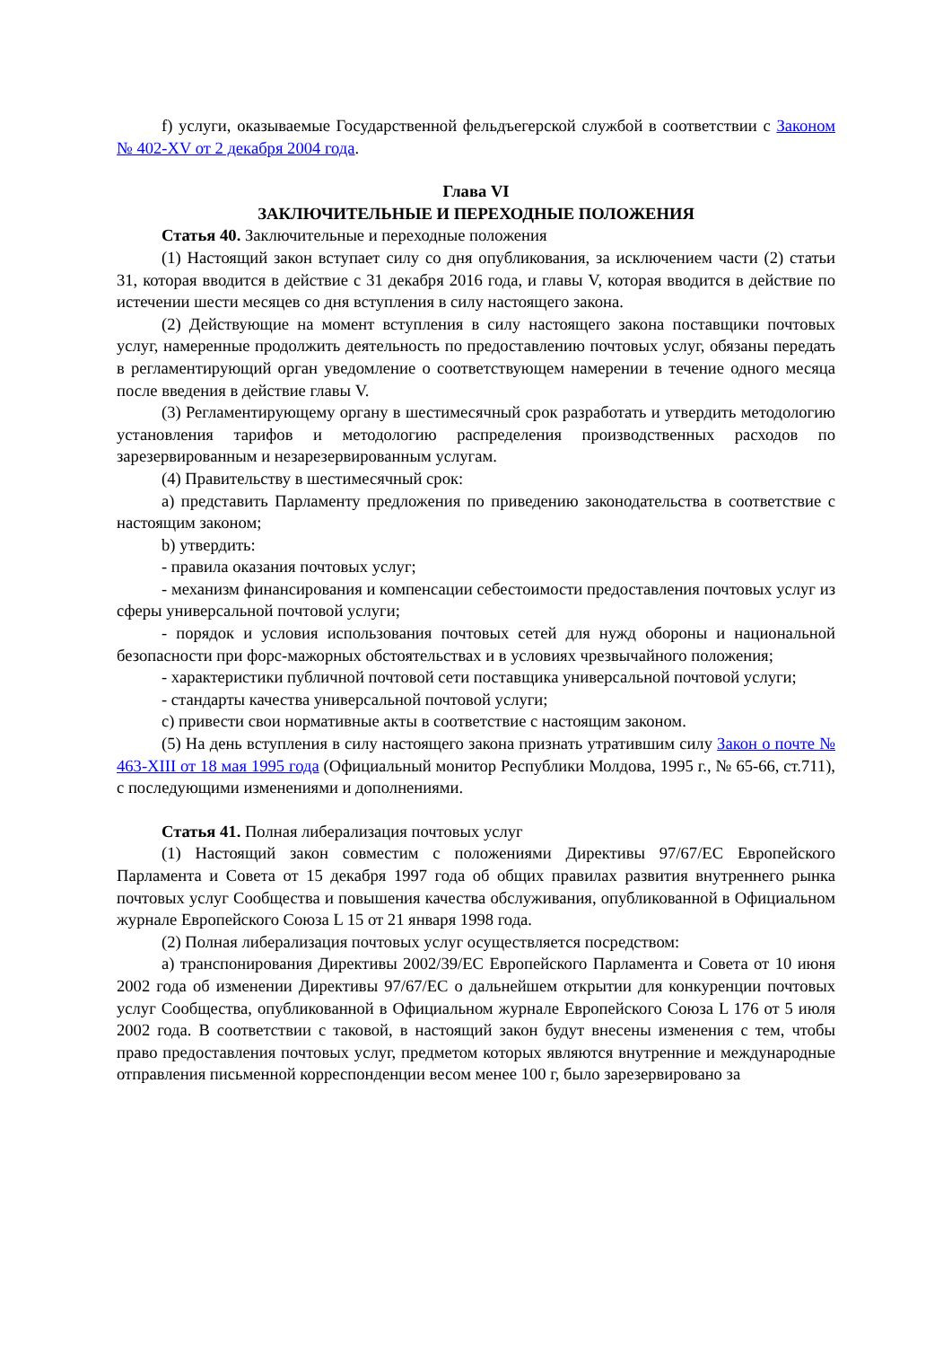f) услуги, оказываемые Государственной фельдъегерской службой в соответствии с Законом № 402-XV от 2 декабря 2004 года.
Глава VI
ЗАКЛЮЧИТЕЛЬНЫЕ И ПЕРЕХОДНЫЕ ПОЛОЖЕНИЯ
Статья 40. Заключительные и переходные положения
(1) Настоящий закон вступает силу со дня опубликования, за исключением части (2) статьи 31, которая вводится в действие с 31 декабря 2016 года, и главы V, которая вводится в действие по истечении шести месяцев со дня вступления в силу настоящего закона.
(2) Действующие на момент вступления в силу настоящего закона поставщики почтовых услуг, намеренные продолжить деятельность по предоставлению почтовых услуг, обязаны передать в регламентирующий орган уведомление о соответствующем намерении в течение одного месяца после введения в действие главы V.
(3) Регламентирующему органу в шестимесячный срок разработать и утвердить методологию установления тарифов и методологию распределения производственных расходов по зарезервированным и незарезервированным услугам.
(4) Правительству в шестимесячный срок:
a) представить Парламенту предложения по приведению законодательства в соответствие с настоящим законом;
b) утвердить:
- правила оказания почтовых услуг;
- механизм финансирования и компенсации себестоимости предоставления почтовых услуг из сферы универсальной почтовой услуги;
- порядок и условия использования почтовых сетей для нужд обороны и национальной безопасности при форс-мажорных обстоятельствах и в условиях чрезвычайного положения;
- характеристики публичной почтовой сети поставщика универсальной почтовой услуги;
- стандарты качества универсальной почтовой услуги;
c) привести свои нормативные акты в соответствие с настоящим законом.
(5) На день вступления в силу настоящего закона признать утратившим силу Закон о почте № 463-XIII от 18 мая 1995 года (Официальный монитор Республики Молдова, 1995 г., № 65-66, ст.711), с последующими изменениями и дополнениями.
Статья 41. Полная либерализация почтовых услуг
(1) Настоящий закон совместим с положениями Директивы 97/67/ЕС Европейского Парламента и Совета от 15 декабря 1997 года об общих правилах развития внутреннего рынка почтовых услуг Сообщества и повышения качества обслуживания, опубликованной в Официальном журнале Европейского Союза L 15 от 21 января 1998 года.
(2) Полная либерализация почтовых услуг осуществляется посредством:
a) транспонирования Директивы 2002/39/ЕС Европейского Парламента и Совета от 10 июня 2002 года об изменении Директивы 97/67/ЕС о дальнейшем открытии для конкуренции почтовых услуг Сообщества, опубликованной в Официальном журнале Европейского Союза L 176 от 5 июля 2002 года. В соответствии с таковой, в настоящий закон будут внесены изменения с тем, чтобы право предоставления почтовых услуг, предметом которых являются внутренние и международные отправления письменной корреспонденции весом менее 100 г, было зарезервировано за